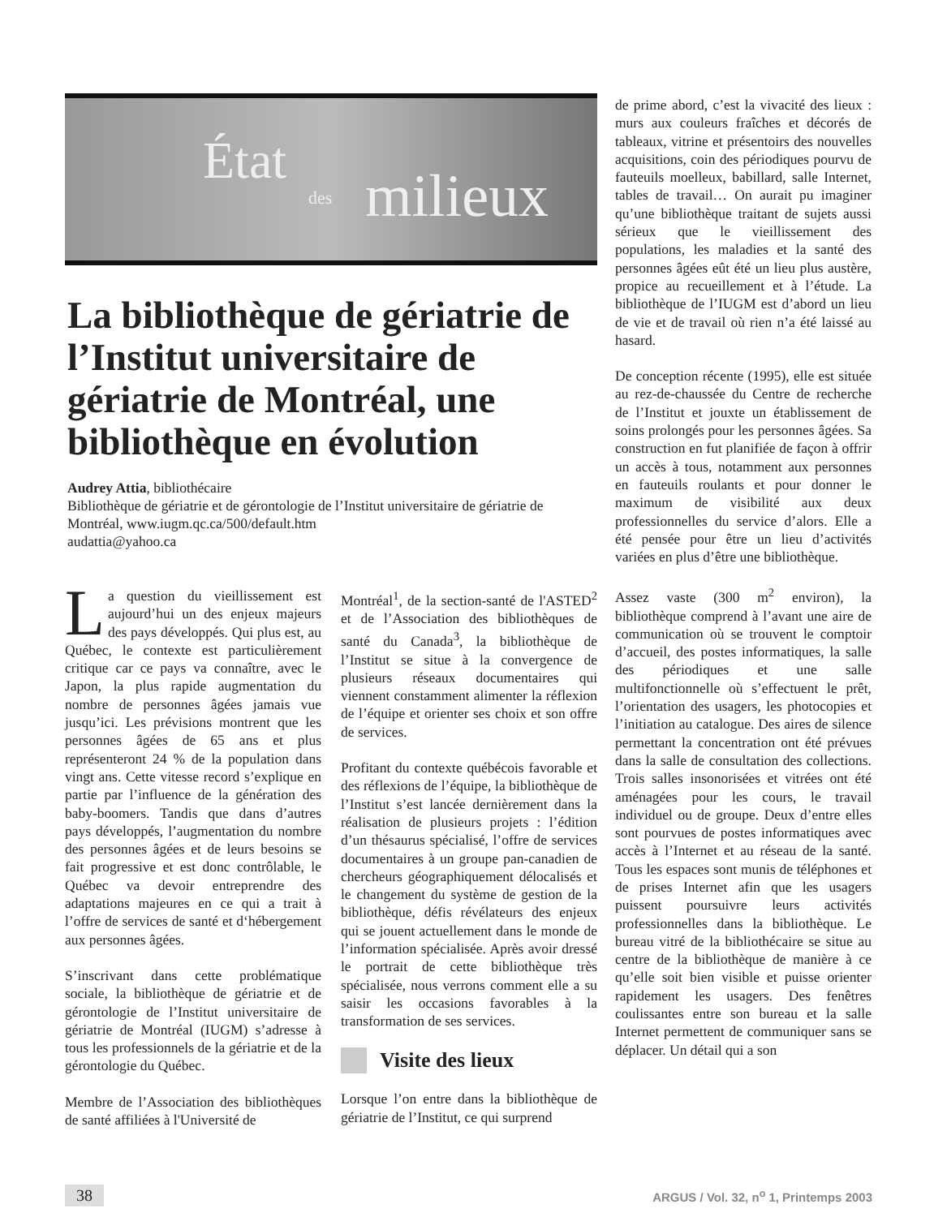État
des milieux
La bibliothèque de gériatrie de l’Institut universitaire de gériatrie de Montréal, une bibliothèque en évolution
Audrey Attia, bibliothécaire
Bibliothèque de gériatrie et de gérontologie de l’Institut universitaire de gériatrie de Montréal, www.iugm.qc.ca/500/default.htm
audattia@yahoo.ca
La question du vieillissement est aujourd’hui un des enjeux majeurs des pays développés. Qui plus est, au Québec, le contexte est particulièrement critique car ce pays va connaître, avec le Japon, la plus rapide augmentation du nombre de personnes âgées jamais vue jusqu’ici. Les prévisions montrent que les personnes âgées de 65 ans et plus représenteront 24 % de la population dans vingt ans. Cette vitesse record s’explique en partie par l’influence de la génération des baby-boomers. Tandis que dans d’autres pays développés, l’augmentation du nombre des personnes âgées et de leurs besoins se fait progressive et est donc contrôlable, le Québec va devoir entreprendre des adaptations majeures en ce qui a trait à l’offre de services de santé et d‘hébergement aux personnes âgées.
S’inscrivant dans cette problématique sociale, la bibliothèque de gériatrie et de gérontologie de l’Institut universitaire de gériatrie de Montréal (IUGM) s’adresse à tous les professionnels de la gériatrie et de la gérontologie du Québec.
Membre de l’Association des bibliothèques de santé affiliées à l'Université de
Montréal<sup>1</sup>, de la section-santé de l'ASTED<sup>2</sup> et de l’Association des bibliothèques de santé du Canada<sup>3</sup>, la bibliothèque de l’Institut se situe à la convergence de plusieurs réseaux documentaires qui viennent constamment alimenter la réflexion de l’équipe et orienter ses choix et son offre de services.
Profitant du contexte québécois favorable et des réflexions de l’équipe, la bibliothèque de l’Institut s’est lancée dernièrement dans la réalisation de plusieurs projets : l’édition d’un thésaurus spécialisé, l’offre de services documentaires à un groupe pan-canadien de chercheurs géographiquement délocalisés et le changement du système de gestion de la bibliothèque, défis révélateurs des enjeux qui se jouent actuellement dans le monde de l’information spécialisée. Après avoir dressé le portrait de cette bibliothèque très spécialisée, nous verrons comment elle a su saisir les occasions favorables à la transformation de ses services.
Visite des lieux
Lorsque l’on entre dans la bibliothèque de gériatrie de l’Institut, ce qui surprend
de prime abord, c’est la vivacité des lieux : murs aux couleurs fraîches et décorés de tableaux, vitrine et présentoirs des nouvelles acquisitions, coin des périodiques pourvu de fauteuils moelleux, babillard, salle Internet, tables de travail… On aurait pu imaginer qu’une bibliothèque traitant de sujets aussi sérieux que le vieillissement des populations, les maladies et la santé des personnes âgées eût été un lieu plus austère, propice au recueillement et à l’étude. La bibliothèque de l’IUGM est d’abord un lieu de vie et de travail où rien n’a été laissé au hasard.
De conception récente (1995), elle est située au rez-de-chaussée du Centre de recherche de l’Institut et jouxte un établissement de soins prolongés pour les personnes âgées. Sa construction en fut planifiée de façon à offrir un accès à tous, notamment aux personnes en fauteuils roulants et pour donner le maximum de visibilité aux deux professionnelles du service d’alors. Elle a été pensée pour être un lieu d’activités variées en plus d’être une bibliothèque.
Assez vaste (300 m<sup>2</sup> environ), la bibliothèque comprend à l’avant une aire de communication où se trouvent le comptoir d’accueil, des postes informatiques, la salle des périodiques et une salle multifonctionnelle où s’effectuent le prêt, l’orientation des usagers, les photocopies et l’initiation au catalogue. Des aires de silence permettant la concentration ont été prévues dans la salle de consultation des collections. Trois salles insonorisées et vitrées ont été aménagées pour les cours, le travail individuel ou de groupe. Deux d’entre elles sont pourvues de postes informatiques avec accès à l’Internet et au réseau de la santé. Tous les espaces sont munis de téléphones et de prises Internet afin que les usagers puissent poursuivre leurs activités professionnelles dans la bibliothèque. Le bureau vitré de la bibliothécaire se situe au centre de la bibliothèque de manière à ce qu’elle soit bien visible et puisse orienter rapidement les usagers. Des fenêtres coulissantes entre son bureau et la salle Internet permettent de communiquer sans se déplacer. Un détail qui a son
38 ARGUS / Vol. 32, n<sup>o</sup> 1, Printemps 2003